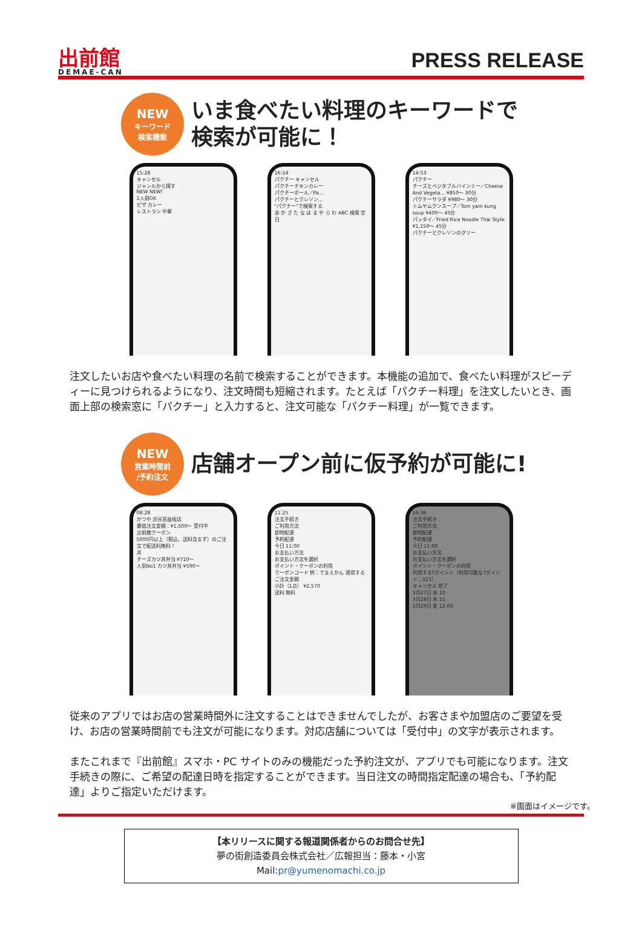出前館
DEMAE-CAN
PRESS RELEASE
NEW
キーワード
検索機能
いま食べたい料理のキーワードで
検索が可能に！
15:28
キャンセル
ジャンルから探す
NEW NEW!
1人前OK
ピザ カレー
レストラン 中華
16:14
パクチー キャンセル
パクチーチキンカレー
パクチーボール／Pa...
パクチーとクレソン…
"パクチー"で検索する
あ か さ た な は ま や ら わ ABC 検索 空白
14:53
パクチー
チーズとベジタブルバインミー／Cheese And Vegeta... ¥850〜 30分
パクチーサラダ ¥980〜 30分
トムヤムクンスープ／Tom yam kung soup ¥400〜 45分
パッタイ／Fried Rice Noodle Thai Style ¥1,150〜 45分
パクチーとクレソンのグリー
注文したいお店や食べたい料理の名前で検索することができます。本機能の追加で、食べたい料理がスピーディーに見つけられるようになり、注文時間も短縮されます。たとえば「パクチー料理」を注文したいとき、画面上部の検索窓に「パクチー」と入力すると、注文可能な「パクチー料理」が一覧できます。
NEW
営業時間前
/予約注文
店舗オープン前に仮予約が可能に!
08:28
かつや 渋谷宮益坂店
最低注文金額：¥1,500〜 受付中
出前館クーポン
5000円以上（税込、送料含まず）のご注文で配送料無料！
丼
チーズカツ丼弁当 ¥710〜
人気No1 カツ丼弁当 ¥590〜
11:25
注文手続き
ご利用方法
即時配達
予約配達
今日 11:00
お支払い方法
お支払い方法を選択
ポイント・クーポンの利用
クーポンコード 例：でまえかん 適用する
ご注文金額
小計（1点） ¥2,570
送料 無料
16:36
注文手続き
ご利用方法
即時配達
予約配達
今日 11:00
お支払い方法
お支払い方法を選択
ポイント・クーポンの利用
利用するTポイント（利用可能なTポイント：323）
キャンセル 完了
3月27日 水 10
3月28日 木 11
3月29日 金 12 00
従来のアプリではお店の営業時間外に注文することはできませんでしたが、お客さまや加盟店のご要望を受け、お店の営業時間前でも注文が可能になります。対応店舗については「受付中」の文字が表示されます。
またこれまで『出前館』スマホ・PC サイトのみの機能だった予約注文が、アプリでも可能になります。注文手続きの際に、ご希望の配達日時を指定することができます。当日注文の時間指定配達の場合も、「予約配達」よりご指定いただけます。
※画面はイメージです。
【本リリースに関する報道関係者からのお問合せ先】
夢の街創造委員会株式会社／広報担当：藤本・小宮
Mail:pr@yumenomachi.co.jp